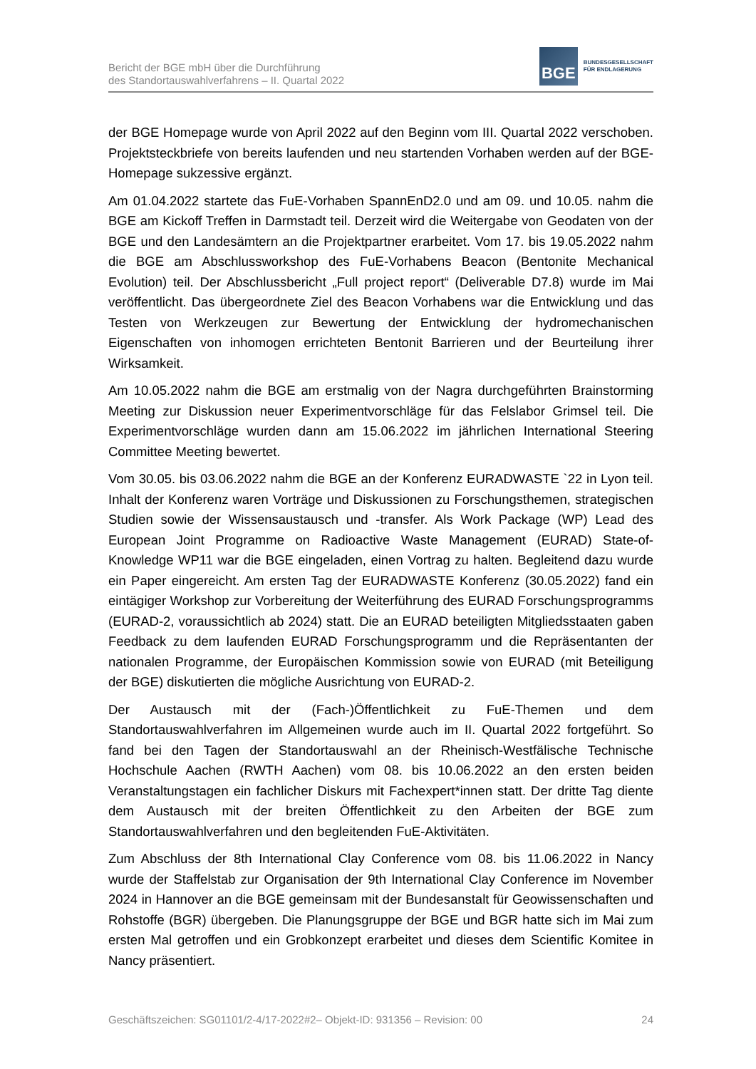Bericht der BGE mbH über die Durchführung
des Standortauswahlverfahrens – II. Quartal 2022
BGE
BUNDESGESELLSCHAFT
FÜR ENDLAGERUNG
der BGE Homepage wurde von April 2022 auf den Beginn vom III. Quartal 2022 verschoben. Projektsteckbriefe von bereits laufenden und neu startenden Vorhaben werden auf der BGE-Homepage sukzessive ergänzt.
Am 01.04.2022 startete das FuE-Vorhaben SpannEnD2.0 und am 09. und 10.05. nahm die BGE am Kickoff Treffen in Darmstadt teil. Derzeit wird die Weitergabe von Geodaten von der BGE und den Landesämtern an die Projektpartner erarbeitet. Vom 17. bis 19.05.2022 nahm die BGE am Abschlussworkshop des FuE-Vorhabens Beacon (Bentonite Mechanical Evolution) teil. Der Abschlussbericht „Full project report“ (Deliverable D7.8) wurde im Mai veröffentlicht. Das übergeordnete Ziel des Beacon Vorhabens war die Entwicklung und das Testen von Werkzeugen zur Bewertung der Entwicklung der hydromechanischen Eigenschaften von inhomogen errichteten Bentonit Barrieren und der Beurteilung ihrer Wirksamkeit.
Am 10.05.2022 nahm die BGE am erstmalig von der Nagra durchgeführten Brainstorming Meeting zur Diskussion neuer Experimentvorschläge für das Felslabor Grimsel teil. Die Experimentvorschläge wurden dann am 15.06.2022 im jährlichen International Steering Committee Meeting bewertet.
Vom 30.05. bis 03.06.2022 nahm die BGE an der Konferenz EURADWASTE `22 in Lyon teil. Inhalt der Konferenz waren Vorträge und Diskussionen zu Forschungsthemen, strategischen Studien sowie der Wissensaustausch und -transfer. Als Work Package (WP) Lead des European Joint Programme on Radioactive Waste Management (EURAD) State-of-Knowledge WP11 war die BGE eingeladen, einen Vortrag zu halten. Begleitend dazu wurde ein Paper eingereicht. Am ersten Tag der EURADWASTE Konferenz (30.05.2022) fand ein eintägiger Workshop zur Vorbereitung der Weiterführung des EURAD Forschungsprogramms (EURAD-2, voraussichtlich ab 2024) statt. Die an EURAD beteiligten Mitgliedsstaaten gaben Feedback zu dem laufenden EURAD Forschungsprogramm und die Repräsentanten der nationalen Programme, der Europäischen Kommission sowie von EURAD (mit Beteiligung der BGE) diskutierten die mögliche Ausrichtung von EURAD-2.
Der Austausch mit der (Fach-)Öffentlichkeit zu FuE-Themen und dem Standortauswahlverfahren im Allgemeinen wurde auch im II. Quartal 2022 fortgeführt. So fand bei den Tagen der Standortauswahl an der Rheinisch-Westfälische Technische Hochschule Aachen (RWTH Aachen) vom 08. bis 10.06.2022 an den ersten beiden Veranstaltungstagen ein fachlicher Diskurs mit Fachexpert*innen statt. Der dritte Tag diente dem Austausch mit der breiten Öffentlichkeit zu den Arbeiten der BGE zum Standortauswahlverfahren und den begleitenden FuE-Aktivitäten.
Zum Abschluss der 8th International Clay Conference vom 08. bis 11.06.2022 in Nancy wurde der Staffelstab zur Organisation der 9th International Clay Conference im November 2024 in Hannover an die BGE gemeinsam mit der Bundesanstalt für Geowissenschaften und Rohstoffe (BGR) übergeben. Die Planungsgruppe der BGE und BGR hatte sich im Mai zum ersten Mal getroffen und ein Grobkonzept erarbeitet und dieses dem Scientific Komitee in Nancy präsentiert.
Geschäftszeichen: SG01101/2-4/17-2022#2– Objekt-ID: 931356 – Revision: 00 24